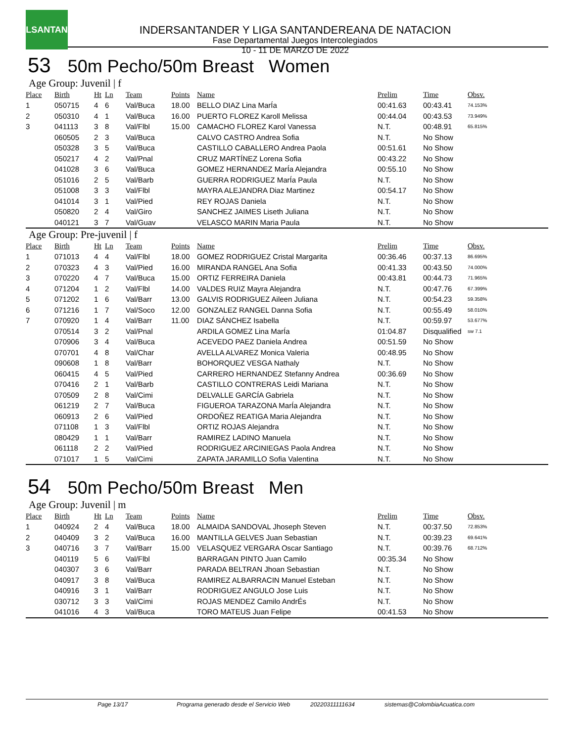LSANTAN
INDERSANTANDER Y LIGA SANTANDEREANA DE NATACION
Fase Departamental Juegos Intercolegiados
10 - 11 DE MARZO DE 2022
53 50m Pecho/50m Breast Women
Age Group: Juvenil | f
| Place | Birth | Ht | Ln | Team | Points | Name | Prelim | Time | Obsv. |
| --- | --- | --- | --- | --- | --- | --- | --- | --- | --- |
| 1 | 050715 | 4 | 6 | Val/Buca | 18.00 | BELLO DIAZ Lina MarÍa | 00:41.63 | 00:43.41 | 74.153% |
| 2 | 050310 | 4 | 1 | Val/Buca | 16.00 | PUERTO FLOREZ Karoll Melissa | 00:44.04 | 00:43.53 | 73.949% |
| 3 | 041113 | 3 | 8 | Val/Flbl | 15.00 | CAMACHO FLOREZ Karol Vanessa | N.T. | 00:48.91 | 65.815% |
| | 060505 | 2 | 3 | Val/Buca | | CALVO CASTRO Andrea Sofia | N.T. | No Show | |
| | 050328 | 3 | 5 | Val/Buca | | CASTILLO CABALLERO Andrea Paola | 00:51.61 | No Show | |
| | 050217 | 4 | 2 | Val/Pnal | | CRUZ MARTÍNEZ Lorena Sofia | 00:43.22 | No Show | |
| | 041028 | 3 | 6 | Val/Buca | | GOMEZ HERNANDEZ MarÍa Alejandra | 00:55.10 | No Show | |
| | 051016 | 2 | 5 | Val/Barb | | GUERRA RODRIGUEZ MarÍa Paula | N.T. | No Show | |
| | 051008 | 3 | 3 | Val/Flbl | | MAYRA ALEJANDRA Diaz Martinez | 00:54.17 | No Show | |
| | 041014 | 3 | 1 | Val/Pied | | REY ROJAS Daniela | N.T. | No Show | |
| | 050820 | 2 | 4 | Val/Giro | | SANCHEZ JAIMES Liseth Juliana | N.T. | No Show | |
| | 040121 | 3 | 7 | Val/Guav | | VELASCO MARIN Maria Paula | N.T. | No Show | |
Age Group: Pre-juvenil | f
| Place | Birth | Ht | Ln | Team | Points | Name | Prelim | Time | Obsv. |
| --- | --- | --- | --- | --- | --- | --- | --- | --- | --- |
| 1 | 071013 | 4 | 4 | Val/Flbl | 18.00 | GOMEZ RODRIGUEZ Cristal Margarita | 00:36.46 | 00:37.13 | 86.695% |
| 2 | 070323 | 4 | 3 | Val/Pied | 16.00 | MIRANDA RANGEL Ana Sofia | 00:41.33 | 00:43.50 | 74.000% |
| 3 | 070220 | 4 | 7 | Val/Buca | 15.00 | ORTIZ FERREIRA Daniela | 00:43.81 | 00:44.73 | 71.965% |
| 4 | 071204 | 1 | 2 | Val/Flbl | 14.00 | VALDES RUIZ Mayra Alejandra | N.T. | 00:47.76 | 67.399% |
| 5 | 071202 | 1 | 6 | Val/Barr | 13.00 | GALVIS RODRIGUEZ Aileen Juliana | N.T. | 00:54.23 | 59.358% |
| 6 | 071216 | 1 | 7 | Val/Soco | 12.00 | GONZALEZ RANGEL Danna Sofia | N.T. | 00:55.49 | 58.010% |
| 7 | 070920 | 1 | 4 | Val/Barr | 11.00 | DIAZ SÁNCHEZ Isabella | N.T. | 00:59.97 | 53.677% |
| | 070514 | 3 | 2 | Val/Pnal | | ARDILA GOMEZ Lina MarÍa | 01:04.87 | Disqualified | sw 7.1 |
| | 070906 | 3 | 4 | Val/Buca | | ACEVEDO PAEZ Daniela Andrea | 00:51.59 | No Show | |
| | 070701 | 4 | 8 | Val/Char | | AVELLA ALVAREZ Monica Valeria | 00:48.95 | No Show | |
| | 090608 | 1 | 8 | Val/Barr | | BOHORQUEZ VESGA Nathaly | N.T. | No Show | |
| | 060415 | 4 | 5 | Val/Pied | | CARRERO HERNANDEZ Stefanny Andrea | 00:36.69 | No Show | |
| | 070416 | 2 | 1 | Val/Barb | | CASTILLO CONTRERAS Leidi Mariana | N.T. | No Show | |
| | 070509 | 2 | 8 | Val/Cimi | | DELVALLE GARCÍA Gabriela | N.T. | No Show | |
| | 061219 | 2 | 7 | Val/Buca | | FIGUEROA TARAZONA MarÍa Alejandra | N.T. | No Show | |
| | 060913 | 2 | 6 | Val/Pied | | ORDOÑEZ REATIGA Maria Alejandra | N.T. | No Show | |
| | 071108 | 1 | 3 | Val/Flbl | | ORTIZ ROJAS Alejandra | N.T. | No Show | |
| | 080429 | 1 | 1 | Val/Barr | | RAMIREZ LADINO Manuela | N.T. | No Show | |
| | 061118 | 2 | 2 | Val/Pied | | RODRIGUEZ ARCINIEGAS Paola Andrea | N.T. | No Show | |
| | 071017 | 1 | 5 | Val/Cimi | | ZAPATA JARAMILLO Sofia Valentina | N.T. | No Show | |
54 50m Pecho/50m Breast Men
Age Group: Juvenil | m
| Place | Birth | Ht | Ln | Team | Points | Name | Prelim | Time | Obsv. |
| --- | --- | --- | --- | --- | --- | --- | --- | --- | --- |
| 1 | 040924 | 2 | 4 | Val/Buca | 18.00 | ALMAIDA SANDOVAL Jhoseph Steven | N.T. | 00:37.50 | 72.853% |
| 2 | 040409 | 3 | 2 | Val/Buca | 16.00 | MANTILLA GELVES Juan Sebastian | N.T. | 00:39.23 | 69.641% |
| 3 | 040716 | 3 | 7 | Val/Barr | 15.00 | VELASQUEZ VERGARA Oscar Santiago | N.T. | 00:39.76 | 68.712% |
| | 040119 | 5 | 6 | Val/Flbl | | BARRAGAN PINTO Juan Camilo | 00:35.34 | No Show | |
| | 040307 | 3 | 6 | Val/Barr | | PARADA BELTRAN Jhoan Sebastian | N.T. | No Show | |
| | 040917 | 3 | 8 | Val/Buca | | RAMIREZ ALBARRACIN Manuel Esteban | N.T. | No Show | |
| | 040916 | 3 | 1 | Val/Barr | | RODRIGUEZ ANGULO Jose Luis | N.T. | No Show | |
| | 030712 | 3 | 3 | Val/Cimi | | ROJAS MENDEZ Camilo AndrÉs | N.T. | No Show | |
| | 041016 | 4 | 3 | Val/Buca | | TORO MATEUS Juan Felipe | 00:41.53 | No Show | |
Page 13/17 Programa generado desde el Servicio Web 20220311111634 sistemas@ColombiaAcuatica.com